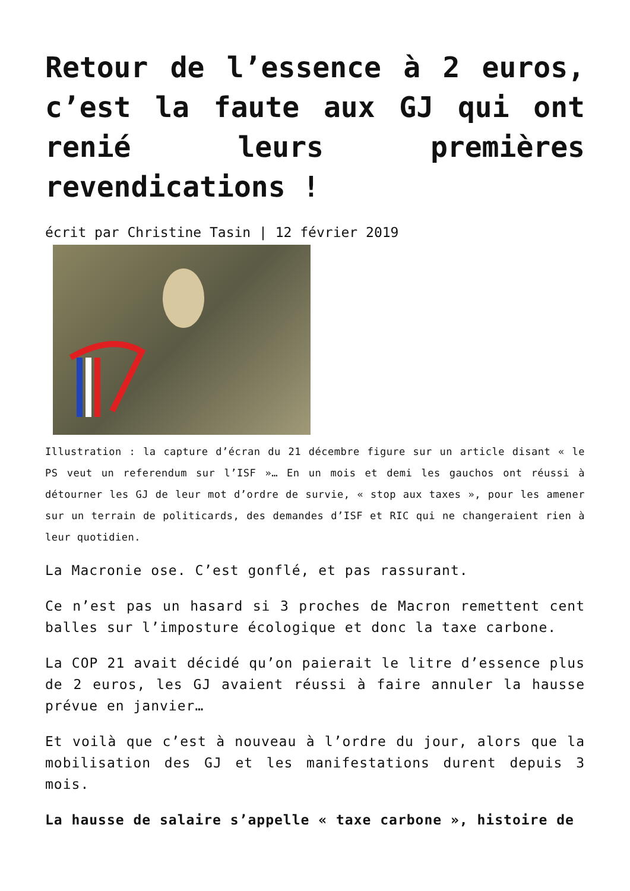Retour de l’essence à 2 euros, c’est la faute aux GJ qui ont renié leurs premières revendications !
écrit par Christine Tasin | 12 février 2019
Illustration : la capture d’écran du 21 décembre figure sur un article disant « le PS veut un referendum sur l’ISF »… En un mois et demi les gauchos ont réussi à détourner les GJ de leur mot d’ordre de survie, « stop aux taxes », pour les amener sur un terrain de politicards, des demandes d’ISF et RIC qui ne changeraient rien à leur quotidien.
La Macronie ose. C’est gonflé, et pas rassurant.
Ce n’est pas un hasard si 3 proches de Macron remettent cent balles sur l’imposture écologique et donc la taxe carbone.
La COP 21 avait décidé qu’on paierait le litre d’essence plus de 2 euros, les GJ avaient réussi à faire annuler la hausse prévue en janvier…
Et voilà que c’est à nouveau à l’ordre du jour, alors que la mobilisation des GJ et les manifestations durent depuis 3 mois.
La hausse de salaire s’appelle « taxe carbone », histoire de